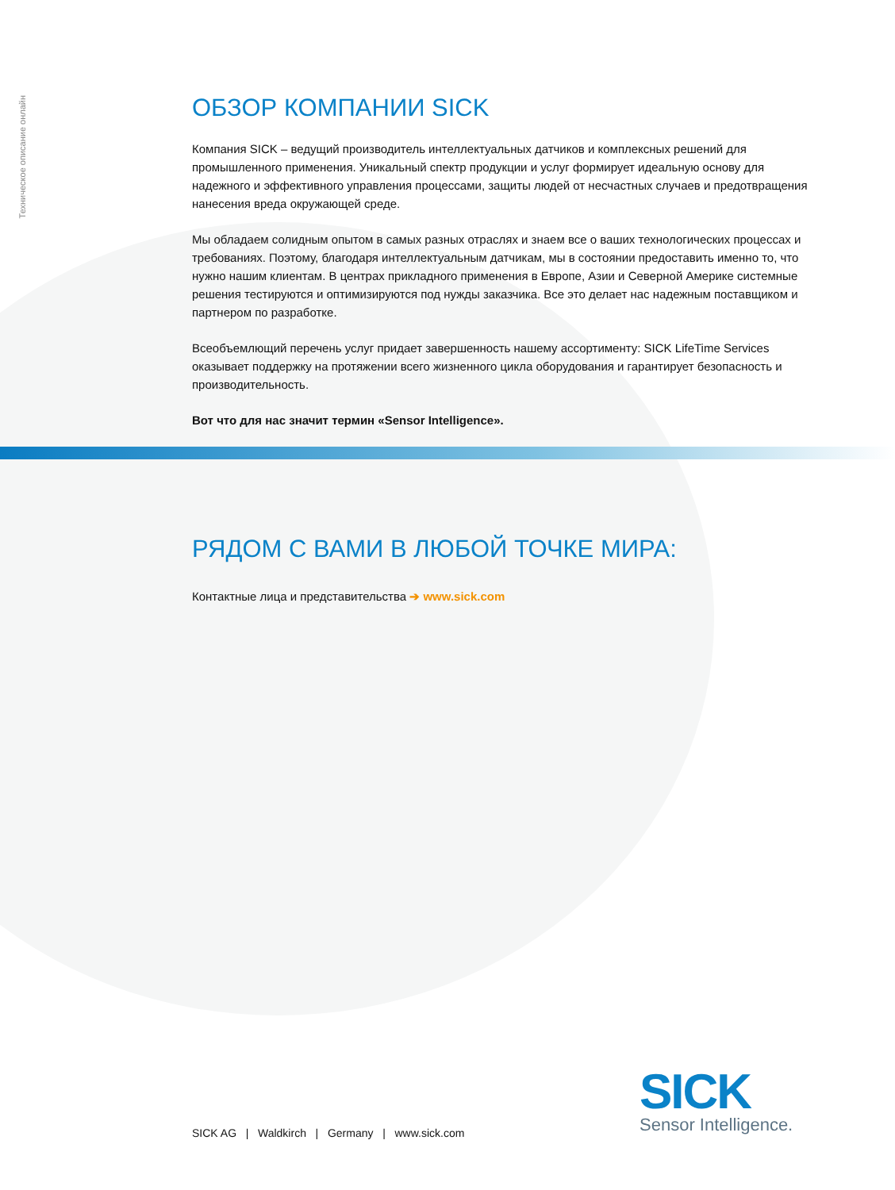Техническое описание онлайн
ОБЗОР КОМПАНИИ SICK
Компания SICK – ведущий производитель интеллектуальных датчиков и комплексных решений для промышленного применения. Уникальный спектр продукции и услуг формирует идеальную основу для надежного и эффективного управления процессами, защиты людей от несчастных случаев и предотвра­щения нанесения вреда окружающей среде.
Мы обладаем солидным опытом в самых разных отраслях и знаем все о ваших технологических про­цессах и требованиях. Поэтому, благодаря интеллектуальным датчикам, мы в состоянии предоставить именно то, что нужно нашим клиентам. В центрах прикладного применения в Европе, Азии и Северной Америке системные решения тестируются и оптимизируются под нужды заказчика. Все это делает нас надежным поставщиком и партнером по разработке.
Всеобъемлющий перечень услуг придает завершенность нашему ассортименту: SICK LifeTime Services оказывает поддержку на протяжении всего жизненного цикла оборудования и гарантирует безопасность и производительность.
Вот что для нас значит термин «Sensor Intelligence».
РЯДОМ С ВАМИ В ЛЮБОЙ ТОЧКЕ МИРА:
Контактные лица и представительства ➔ www.sick.com
SICK
Sensor Intelligence.
SICK AG | Waldkirch | Germany | www.sick.com